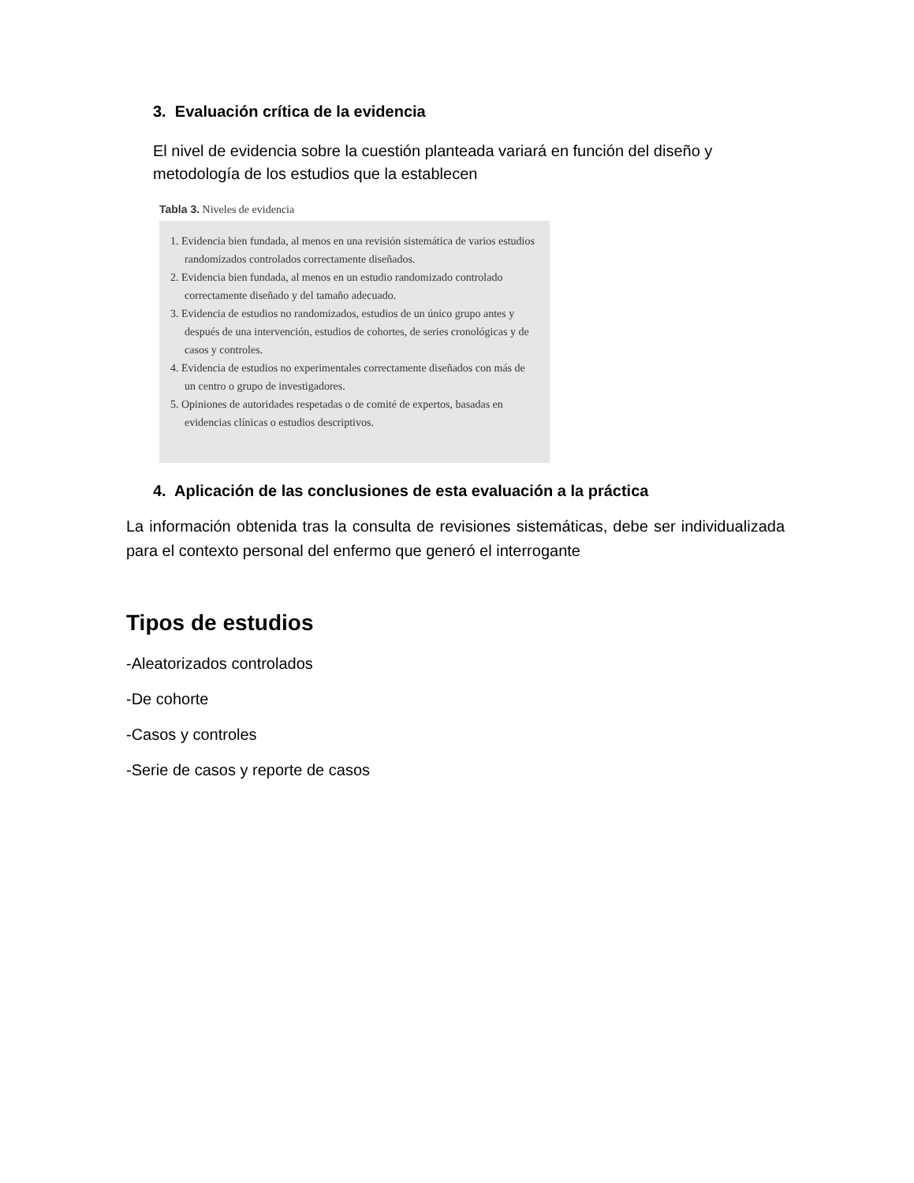3. Evaluación crítica de la evidencia
El nivel de evidencia sobre la cuestión planteada variará en función del diseño y metodología de los estudios que la establecen
Tabla 3. Niveles de evidencia
1. Evidencia bien fundada, al menos en una revisión sistemática de varios estudios randomizados controlados correctamente diseñados.
2. Evidencia bien fundada, al menos en un estudio randomizado controlado correctamente diseñado y del tamaño adecuado.
3. Evidencia de estudios no randomizados, estudios de un único grupo antes y después de una intervención, estudios de cohortes, de series cronológicas y de casos y controles.
4. Evidencia de estudios no experimentales correctamente diseñados con más de un centro o grupo de investigadores.
5. Opiniones de autoridades respetadas o de comité de expertos, basadas en evidencias clínicas o estudios descriptivos.
4. Aplicación de las conclusiones de esta evaluación a la práctica
La información obtenida tras la consulta de revisiones sistemáticas, debe ser individualizada para el contexto personal del enfermo que generó el interrogante
Tipos de estudios
-Aleatorizados controlados
-De cohorte
-Casos y controles
-Serie de casos y reporte de casos